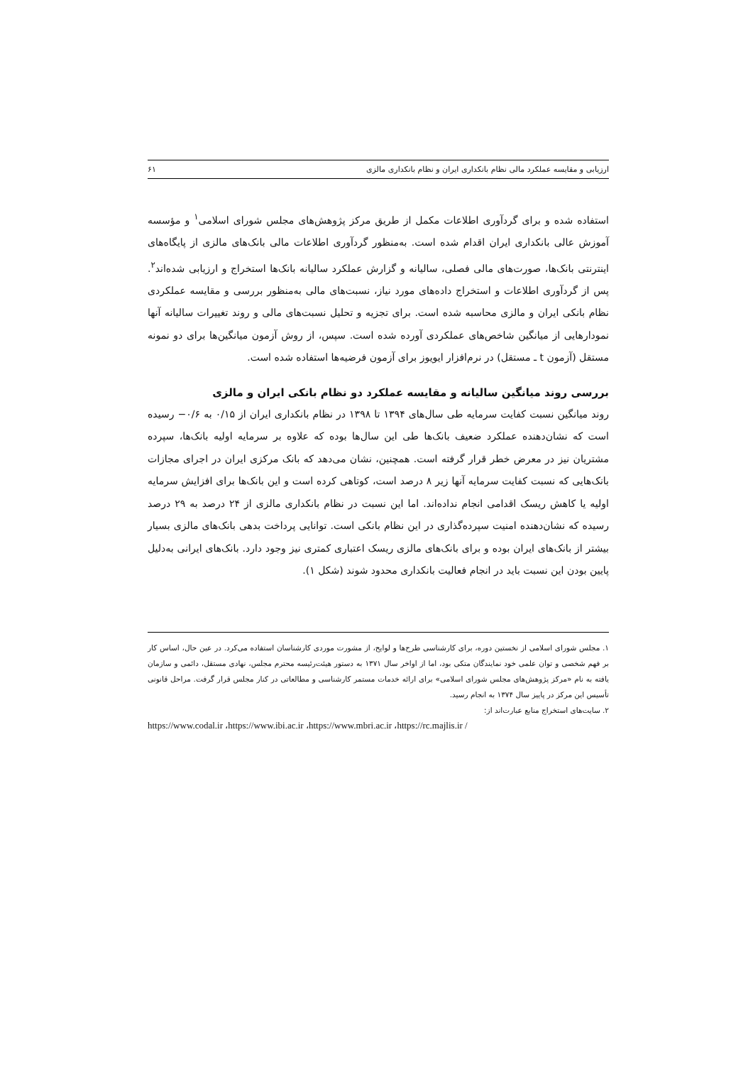ارزیابی و مقایسه عملکرد مالی نظام بانکداری ایران و نظام بانکداری مالزی ۶۱
استفاده شده و برای گردآوری اطلاعات مکمل از طریق مرکز پژوهش‌های مجلس شورای اسلامی<sup>۱</sup> و مؤسسه آموزش عالی بانکداری ایران اقدام شده است. به‌منظور گردآوری اطلاعات مالی بانک‌های مالزی از پایگاه‌های اینترنتی بانک‌ها، صورت‌های مالی فصلی، سالیانه و گزارش عملکرد سالیانه بانک‌ها استخراج و ارزیابی شده‌اند<sup>۲</sup>. پس از گردآوری اطلاعات و استخراج داده‌های مورد نیاز، نسبت‌های مالی به‌منظور بررسی و مقایسه عملکردی نظام بانکی ایران و مالزی محاسبه شده است. برای تجزیه و تحلیل نسبت‌های مالی و روند تغییرات سالیانه آنها نمودارهایی از میانگین شاخص‌های عملکردی آورده شده است. سپس، از روش آزمون میانگین‌ها برای دو نمونه مستقل (آزمون t ـ مستقل) در نرم‌افزار ایویوز برای آزمون فرضیه‌ها استفاده شده است.
بررسی روند میانگین سالیانه و مقایسه عملکرد دو نظام بانکی ایران و مالزی
روند میانگین نسبت کفایت سرمایه طی سال‌های ۱۳۹۴ تا ۱۳۹۸ در نظام بانکداری ایران از ۰/۱۵ به ۰/۶− رسیده است که نشان‌دهنده عملکرد ضعیف بانک‌ها طی این سال‌ها بوده که علاوه بر سرمایه اولیه بانک‌ها، سپرده مشتریان نیز در معرض خطر قرار گرفته است. همچنین، نشان می‌دهد که بانک مرکزی ایران در اجرای مجازات بانک‌هایی که نسبت کفایت سرمایه آنها زیر ۸ درصد است، کوتاهی کرده است و این بانک‌ها برای افزایش سرمایه اولیه یا کاهش ریسک اقدامی انجام نداده‌اند. اما این نسبت در نظام بانکداری مالزی از ۲۴ درصد به ۲۹ درصد رسیده که نشان‌دهنده امنیت سپرده‌گذاری در این نظام بانکی است. توانایی پرداخت بدهی بانک‌های مالزی بسیار بیشتر از بانک‌های ایران بوده و برای بانک‌های مالزی ریسک اعتباری کمتری نیز وجود دارد. بانک‌های ایرانی به‌دلیل پایین بودن این نسبت باید در انجام فعالیت بانکداری محدود شوند (شکل ۱).
۱. مجلس شورای اسلامی از نخستین دوره، برای کارشناسی طرح‌ها و لوایح، از مشورت موردی کارشناسان استفاده می‌کرد. در عین حال، اساس کار بر فهم شخصی و توان علمی خود نمایندگان متکی بود، اما از اواخر سال ۱۳۷۱ به دستور هیئت‌رئیسه محترم مجلس، نهادی مستقل، دائمی و سازمان یافته به نام «مرکز پژوهش‌های مجلس شورای اسلامی» برای ارائه خدمات مستمر کارشناسی و مطالعاتی در کنار مجلس قرار گرفت. مراحل قانونی تأسیس این مرکز در پاییز سال ۱۳۷۴ به انجام رسید.
۲. سایت‌های استخراج منابع عبارت‌اند از:
https://www.codal.ir ،https://www.ibi.ac.ir ،https://www.mbri.ac.ir ،https://rc.majlis.ir /